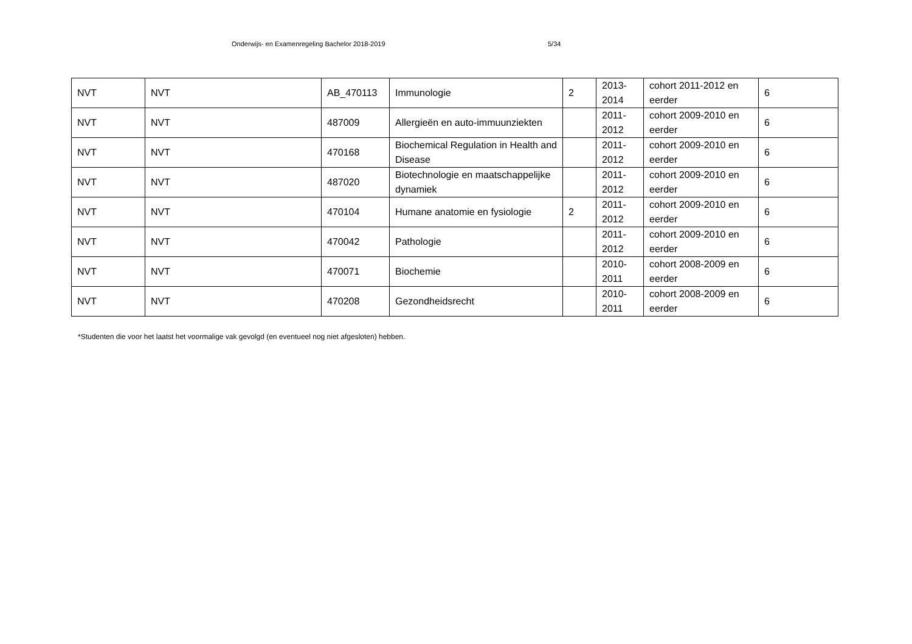Onderwijs- en Examenregeling Bachelor 2018-2019 5/34
| NVT | NVT | AB_470113 | Immunologie | 2 | 2013- 2014 | cohort 2011-2012 en eerder | 6 |
| NVT | NVT | 487009 | Allergieën en auto-immuunziekten | | 2011- 2012 | cohort 2009-2010 en eerder | 6 |
| NVT | NVT | 470168 | Biochemical Regulation in Health and Disease | | 2011- 2012 | cohort 2009-2010 en eerder | 6 |
| NVT | NVT | 487020 | Biotechnologie en maatschappelijke dynamiek | | 2011- 2012 | cohort 2009-2010 en eerder | 6 |
| NVT | NVT | 470104 | Humane anatomie en fysiologie | 2 | 2011- 2012 | cohort 2009-2010 en eerder | 6 |
| NVT | NVT | 470042 | Pathologie | | 2011- 2012 | cohort 2009-2010 en eerder | 6 |
| NVT | NVT | 470071 | Biochemie | | 2010- 2011 | cohort 2008-2009 en eerder | 6 |
| NVT | NVT | 470208 | Gezondheidsrecht | | 2010- 2011 | cohort 2008-2009 en eerder | 6 |
*Studenten die voor het laatst het voormalige vak gevolgd (en eventueel nog niet afgesloten) hebben.